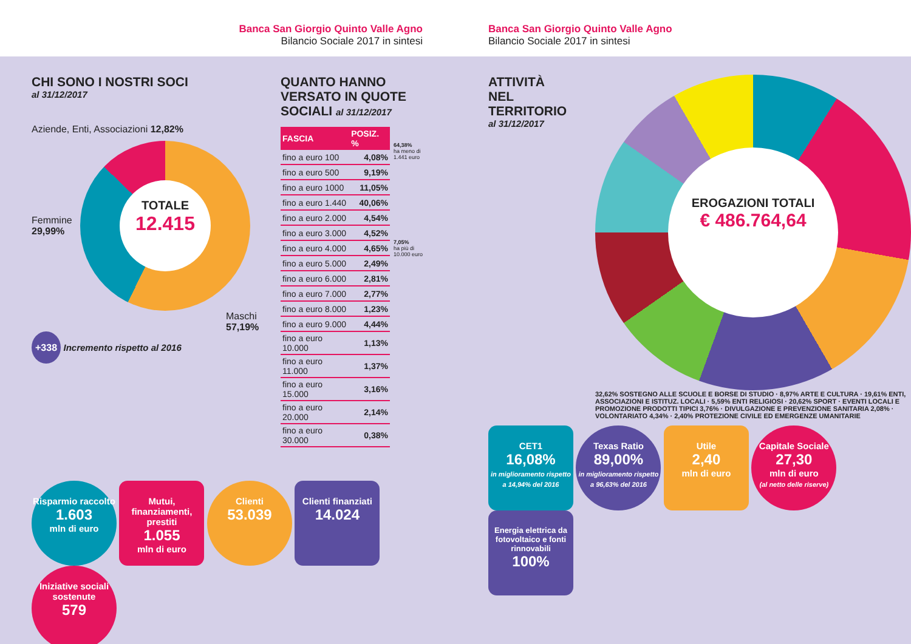Banca San Giorgio Quinto Valle Agno
Bilancio Sociale 2017 in sintesi
Banca San Giorgio Quinto Valle Agno
Bilancio Sociale 2017 in sintesi
CHI SONO I NOSTRI SOCI
al 31/12/2017
Aziende, Enti, Associazioni 12,82%
Femmine
29,99%
TOTALE
12.415
Maschi
57,19%
+338 Incremento rispetto al 2016
QUANTO HANNO
VERSATO IN QUOTE
SOCIALI al 31/12/2017
| FASCIA | POSIZ. % |
| --- | --- |
| fino a euro 100 | 4,08% |
| fino a euro 500 | 9,19% |
| fino a euro 1000 | 11,05% |
| fino a euro 1.440 | 40,06% |
| fino a euro 2.000 | 4,54% |
| fino a euro 3.000 | 4,52% |
| fino a euro 4.000 | 4,65% |
| fino a euro 5.000 | 2,49% |
| fino a euro 6.000 | 2,81% |
| fino a euro 7.000 | 2,77% |
| fino a euro 8.000 | 1,23% |
| fino a euro 9.000 | 4,44% |
| fino a euro 10.000 | 1,13% |
| fino a euro 11.000 | 1,37% |
| fino a euro 15.000 | 3,16% |
| fino a euro 20.000 | 2,14% |
| fino a euro 30.000 | 0,38% |
64,38%
ha meno di 1.441 euro
7,05%
ha più di 10.000 euro
Risparmio raccolto 1.603 mln di euro
Mutui, finanziamenti, prestiti 1.055 mln di euro
Clienti 53.039
Clienti finanziati 14.024
Iniziative sociali sostenute 579
ATTIVITÀ NEL TERRITORIO
al 31/12/2017
EROGAZIONI TOTALI
€ 486.764,64
32,62% SOSTEGNO ALLE SCUOLE E BORSE DI STUDIO · 8,97% ARTE E CULTURA · 19,61% ENTI, ASSOCIAZIONI E ISTITUZ. LOCALI · 5,59% ENTI RELIGIOSI · 20,62% SPORT · EVENTI LOCALI E PROMOZIONE PRODOTTI TIPICI 3,76% · DIVULGAZIONE E PREVENZIONE SANITARIA 2,08% · VOLONTARIATO 4,34% · 2,40% PROTEZIONE CIVILE ED EMERGENZE UMANITARIE
CET1 16,08% in miglioramento rispetto a 14,94% del 2016
Texas Ratio 89,00% in miglioramento rispetto a 96,63% del 2016
Utile 2,40 mln di euro
Capitale Sociale 27,30 mln di euro
(al netto delle riserve)
Energia elettrica da fotovoltaico e fonti rinnovabili 100%